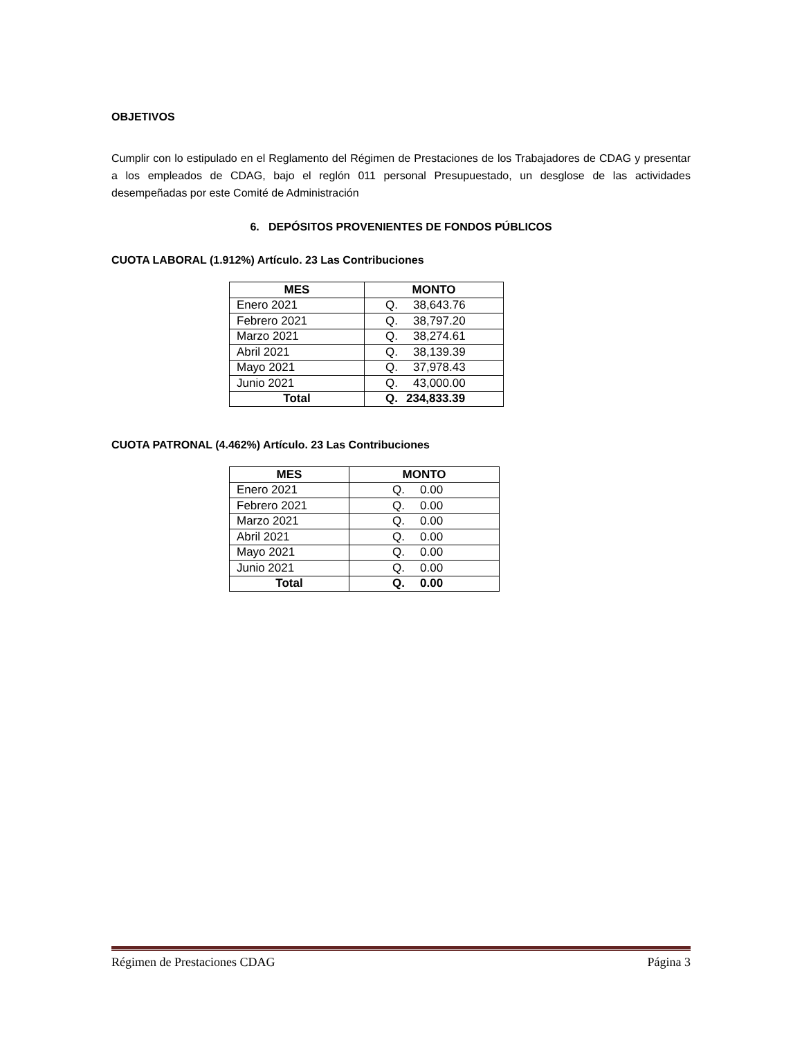OBJETIVOS
Cumplir con lo estipulado en el Reglamento del Régimen de Prestaciones de los Trabajadores de CDAG y presentar a los empleados de CDAG, bajo el reglón 011 personal Presupuestado, un desglose de las actividades desempeñadas por este Comité de Administración
6. DEPÓSITOS PROVENIENTES DE FONDOS PÚBLICOS
CUOTA LABORAL (1.912%) Artículo. 23 Las Contribuciones
| MES | MONTO |
| --- | --- |
| Enero 2021 | Q. 38,643.76 |
| Febrero 2021 | Q. 38,797.20 |
| Marzo 2021 | Q. 38,274.61 |
| Abril 2021 | Q. 38,139.39 |
| Mayo 2021 | Q. 37,978.43 |
| Junio 2021 | Q. 43,000.00 |
| Total | Q. 234,833.39 |
CUOTA PATRONAL (4.462%) Artículo. 23 Las Contribuciones
| MES | MONTO |
| --- | --- |
| Enero 2021 | Q. 0.00 |
| Febrero 2021 | Q. 0.00 |
| Marzo 2021 | Q. 0.00 |
| Abril 2021 | Q. 0.00 |
| Mayo 2021 | Q. 0.00 |
| Junio 2021 | Q. 0.00 |
| Total | Q. 0.00 |
Régimen de Prestaciones CDAG Página 3